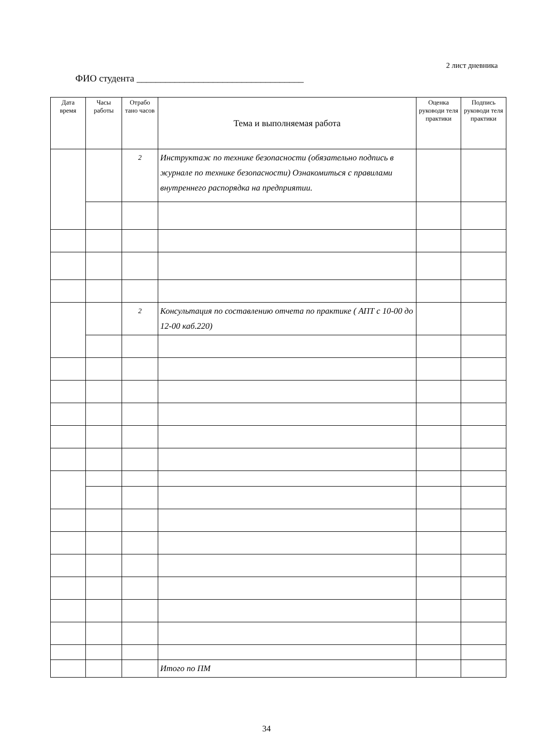2 лист дневника
ФИО студента ___________________________________
| Дата время | Часы работы | Отрабо тано часов | Тема и выполняемая работа | Оценка руководи теля практики | Подпись руководи теля практики |
| --- | --- | --- | --- | --- | --- |
| | | 2 | Инструктаж по технике безопасности (обязательно подпись в журнале по технике безопасности) Ознакомиться с правилами внутреннего распорядка на предприятии. | | |
| | | 2 | Консультация по составлению отчета по практике ( АПТ с 10-00 до 12-00 каб.220) | | |
| | | | Итого по ПМ | | |
34